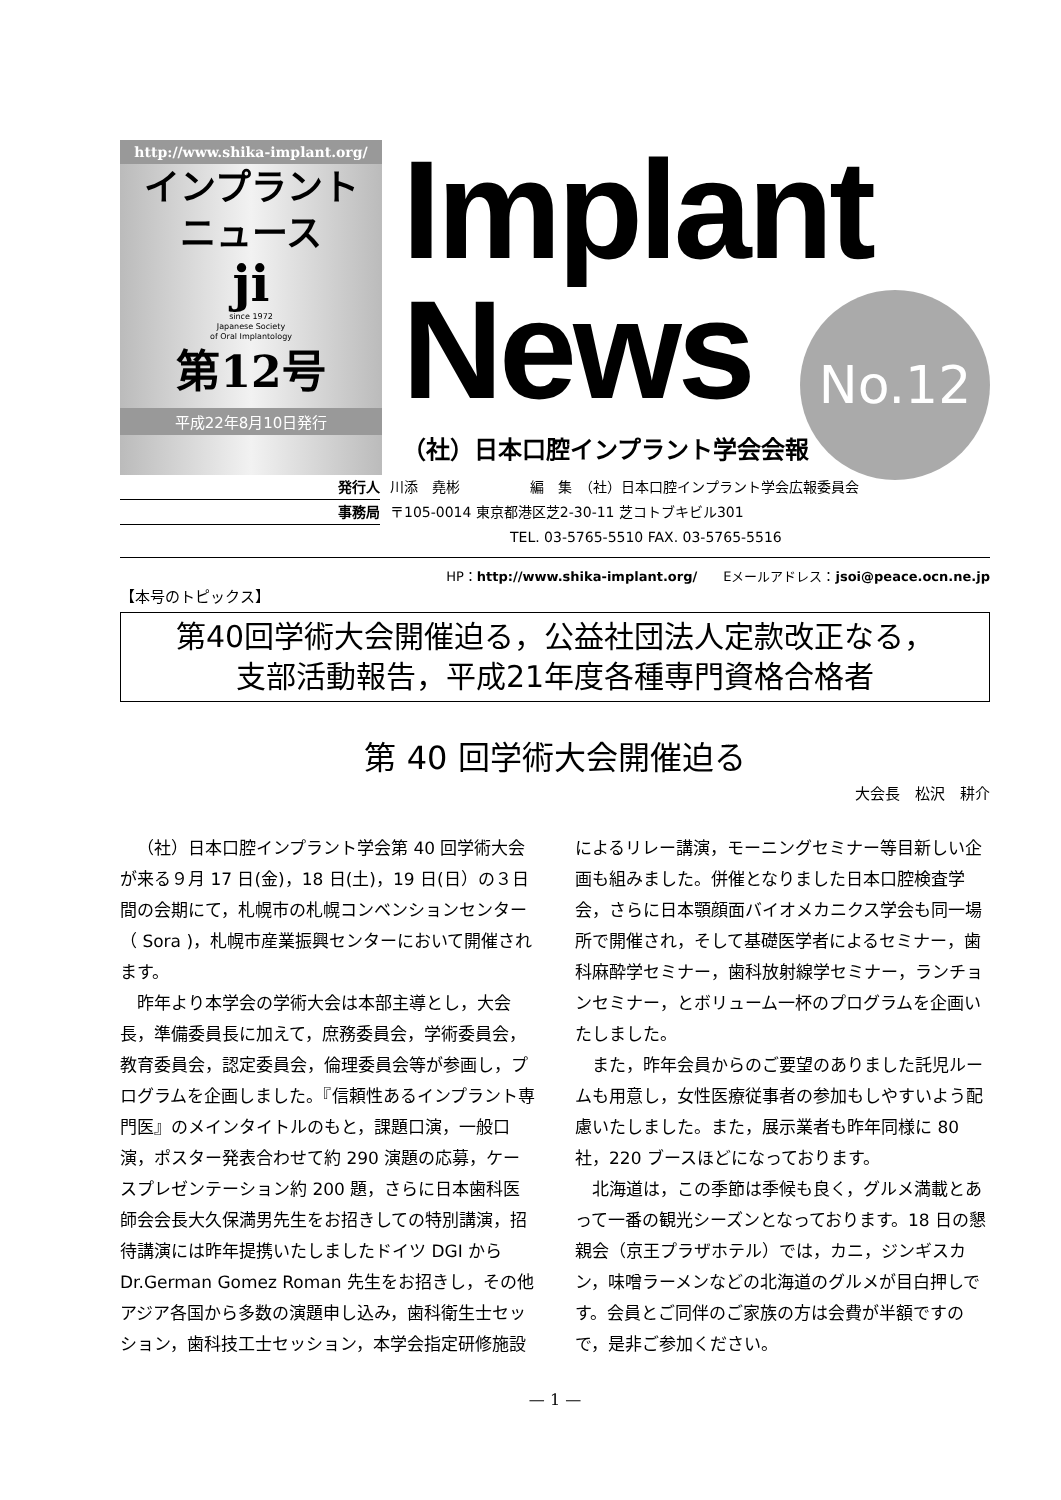http://www.shika-implant.org/
インプラント
ニュース
ji
since 1972
Japanese Society
of Oral Implantology
第12号
平成22年8月10日発行
Implant
News
No.12
（社）日本口腔インプラント学会会報
発行人 川添　堯彬　　　　　編　集　（社）日本口腔インプラント学会広報委員会
事務局 〒105-0014 東京都港区芝2-30-11 芝コトブキビル301
TEL. 03-5765-5510 FAX. 03-5765-5516
HP：http://www.shika-implant.org/　　Eメールアドレス：jsoi@peace.ocn.ne.jp
【本号のトピックス】
第40回学術大会開催迫る，公益社団法人定款改正なる，
支部活動報告，平成21年度各種専門資格合格者
第 40 回学術大会開催迫る
大会長　松沢　耕介
（社）日本口腔インプラント学会第 40 回学術大会が来る９月 17 日(金)，18 日(土)，19 日(日）の３日間の会期にて，札幌市の札幌コンベンションセンター（ Sora )，札幌市産業振興センターにおいて開催されます。
昨年より本学会の学術大会は本部主導とし，大会長，準備委員長に加えて，庶務委員会，学術委員会，教育委員会，認定委員会，倫理委員会等が参画し，プログラムを企画しました。『信頼性あるインプラント専門医』のメインタイトルのもと，課題口演，一般口演，ポスター発表合わせて約 290 演題の応募，ケースプレゼンテーション約 200 題，さらに日本歯科医師会会長大久保満男先生をお招きしての特別講演，招待講演には昨年提携いたしましたドイツ DGI から Dr.German Gomez Roman 先生をお招きし，その他アジア各国から多数の演題申し込み，歯科衛生士セッション，歯科技工士セッション，本学会指定研修施設によるリレー講演，モーニングセミナー等目新しい企画も組みました。併催となりました日本口腔検査学会，さらに日本顎顔面バイオメカニクス学会も同一場所で開催され，そして基礎医学者によるセミナー，歯科麻酔学セミナー，歯科放射線学セミナー，ランチョンセミナー，とボリューム一杯のプログラムを企画いたしました。
また，昨年会員からのご要望のありました託児ルームも用意し，女性医療従事者の参加もしやすいよう配慮いたしました。また，展示業者も昨年同様に 80 社，220 ブースほどになっております。
北海道は，この季節は季候も良く，グルメ満載とあって一番の観光シーズンとなっております。18 日の懇親会（京王プラザホテル）では，カニ，ジンギスカン，味噌ラーメンなどの北海道のグルメが目白押しです。会員とご同伴のご家族の方は会費が半額ですので，是非ご参加ください。
— 1 —